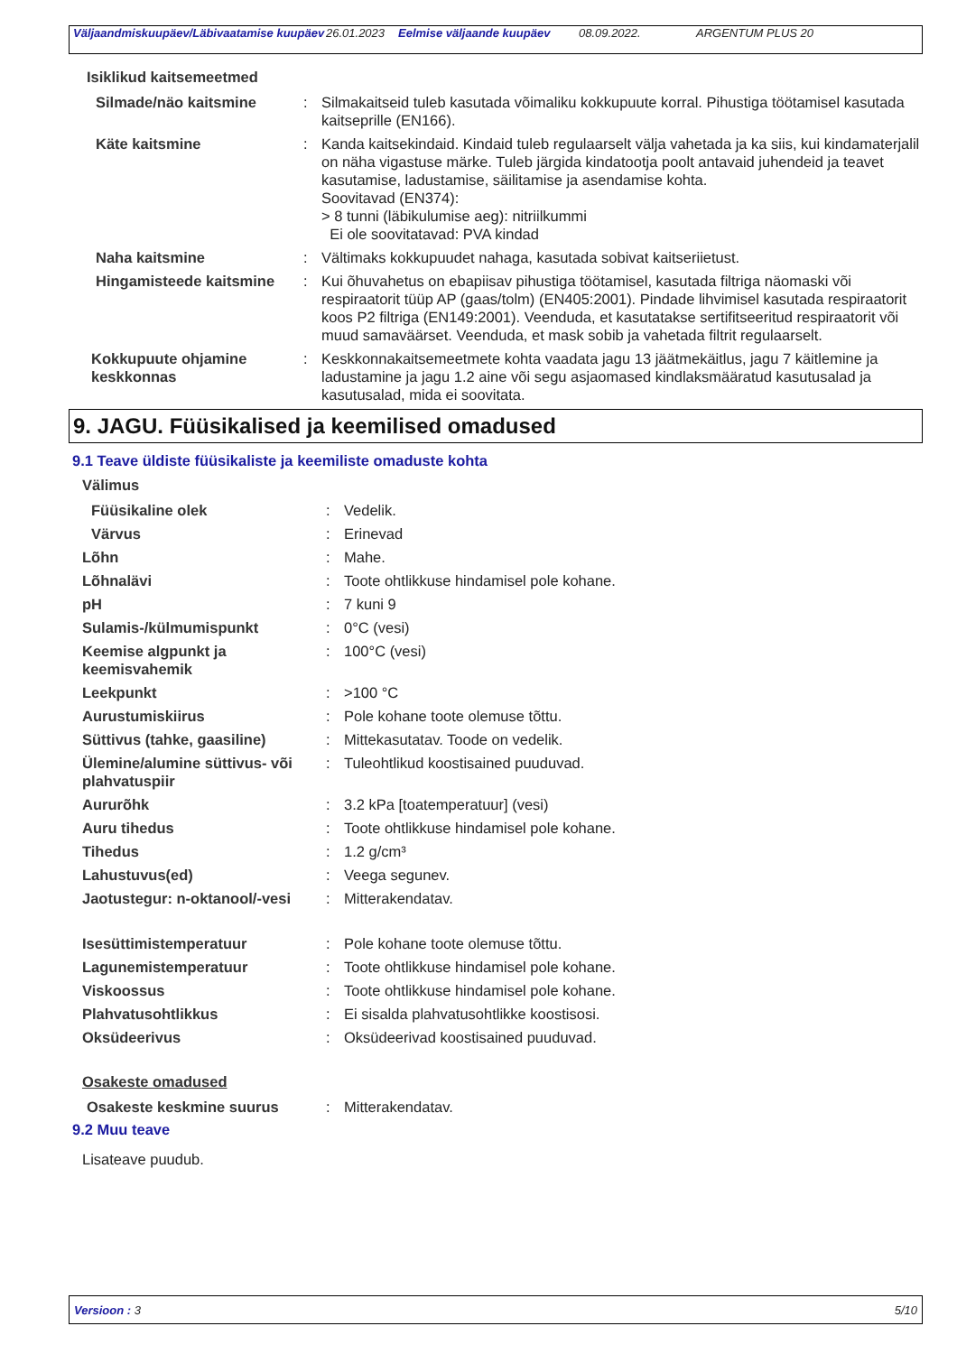| Väljaandmiskuupäev/Läbivaatamise kuupäev | 26.01.2023 | Eelmise väljaande kuupäev | 08.09.2022. | ARGENTUM PLUS 20 |
Isiklikud kaitsemeetmed
Silmade/näo kaitsmine : Silmakaitseid tuleb kasutada võimaliku kokkupuute korral. Pihustiga töötamisel kasutada kaitseprille (EN166).
Käte kaitsmine : Kanda kaitsekindaid. Kindaid tuleb regulaarselt välja vahetada ja ka siis, kui kindamaterjalil on näha vigastuse märke. Tuleb järgida kindatootja poolt antavaid juhendeid ja teavet kasutamise, ladustamise, säilitamise ja asendamise kohta.
Soovitavad (EN374):
> 8 tunni (läbikulumise aeg): nitriilkummi
Ei ole soovitatavad: PVA kindad
Naha kaitsmine : Vältimaks kokkupuudet nahaga, kasutada sobivat kaitseriietust.
Hingamisteede kaitsmine : Kui õhuvahetus on ebapiisav pihustiga töötamisel, kasutada filtriga näomaski või respiraatorit tüüp AP (gaas/tolm) (EN405:2001). Pindade lihvimisel kasutada respiraatorit koos P2 filtriga (EN149:2001). Veenduda, et kasutatakse sertifitseeritud respiraatorit või muud samaväärset. Veenduda, et mask sobib ja vahetada filtrit regulaarselt.
Kokkupuute ohjamine keskkonnas
: Keskkonnakaitsemeetmete kohta vaadata jagu 13 jäätmekäitlus, jagu 7 käitlemine ja ladustamine ja jagu 1.2 aine või segu asjaomased kindlaksmääratud kasutusalad ja kasutusalad, mida ei soovitata.
9. JAGU. Füüsikalised ja keemilised omadused
9.1 Teave üldiste füüsikaliste ja keemiliste omaduste kohta
Välimus
Füüsikaline olek : Vedelik.
Värvus : Erinevad
Lõhn : Mahe.
Lõhnalävi : Toote ohtlikkuse hindamisel pole kohane.
pH : 7 kuni 9
Sulamis-/külmumispunkt : 0°C (vesi)
Keemise algpunkt ja keemisvahemik
: 100°C (vesi)
Leekpunkt : >100 °C
Aurustumiskiirus : Pole kohane toote olemuse tõttu.
Süttivus (tahke, gaasiline) : Mittekasutatav. Toode on vedelik.
Ülemine/alumine süttivus- või plahvatuspiir
: Tuleohtlikud koostisained puuduvad.
Aururõhk : 3.2 kPa [toatemperatuur] (vesi)
Auru tihedus : Toote ohtlikkuse hindamisel pole kohane.
Tihedus : 1.2 g/cm³
Lahustuvus(ed) : Veega segunev.
Jaotustegur: n-oktanool/-vesi
: Mitterakendatav.
Isesüttimistemperatuur : Pole kohane toote olemuse tõttu.
Lagunemistemperatuur : Toote ohtlikkuse hindamisel pole kohane.
Viskoossus : Toote ohtlikkuse hindamisel pole kohane.
Plahvatusohtlikkus : Ei sisalda plahvatusohtlikke koostisosi.
Oksüdeerivus : Oksüdeerivad koostisained puuduvad.
Osakeste omadused
Osakeste keskmine suurus : Mitterakendatav.
9.2 Muu teave
Lisateave puudub.
Versioon : 3 5/10